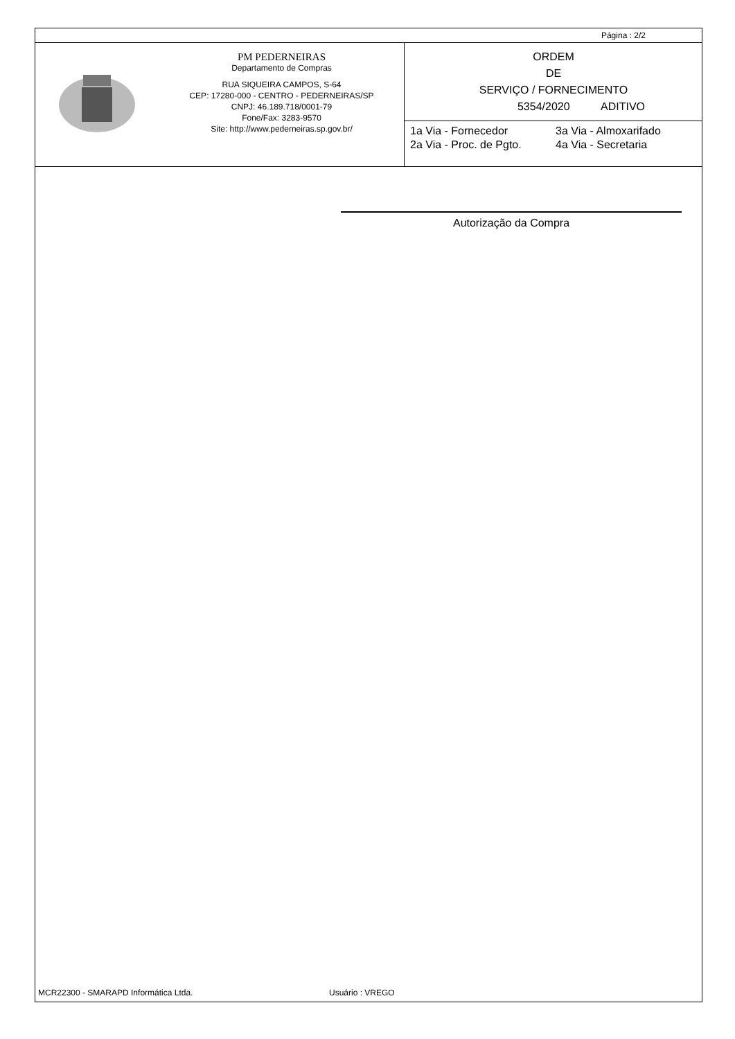Página : 2/2
PM PEDERNEIRAS
Departamento de Compras
RUA SIQUEIRA CAMPOS, S-64
CEP: 17280-000 - CENTRO - PEDERNEIRAS/SP
CNPJ: 46.189.718/0001-79
Fone/Fax: 3283-9570
Site: http://www.pederneiras.sp.gov.br/
ORDEM
DE
SERVIÇO / FORNECIMENTO
5354/2020 ADITIVO
1a Via - Fornecedor 3a Via - Almoxarifado 2a Via - Proc. de Pgto. 4a Via - Secretaria
Autorização da Compra
MCR22300 - SMARAPD Informática Ltda. Usuário : VREGO